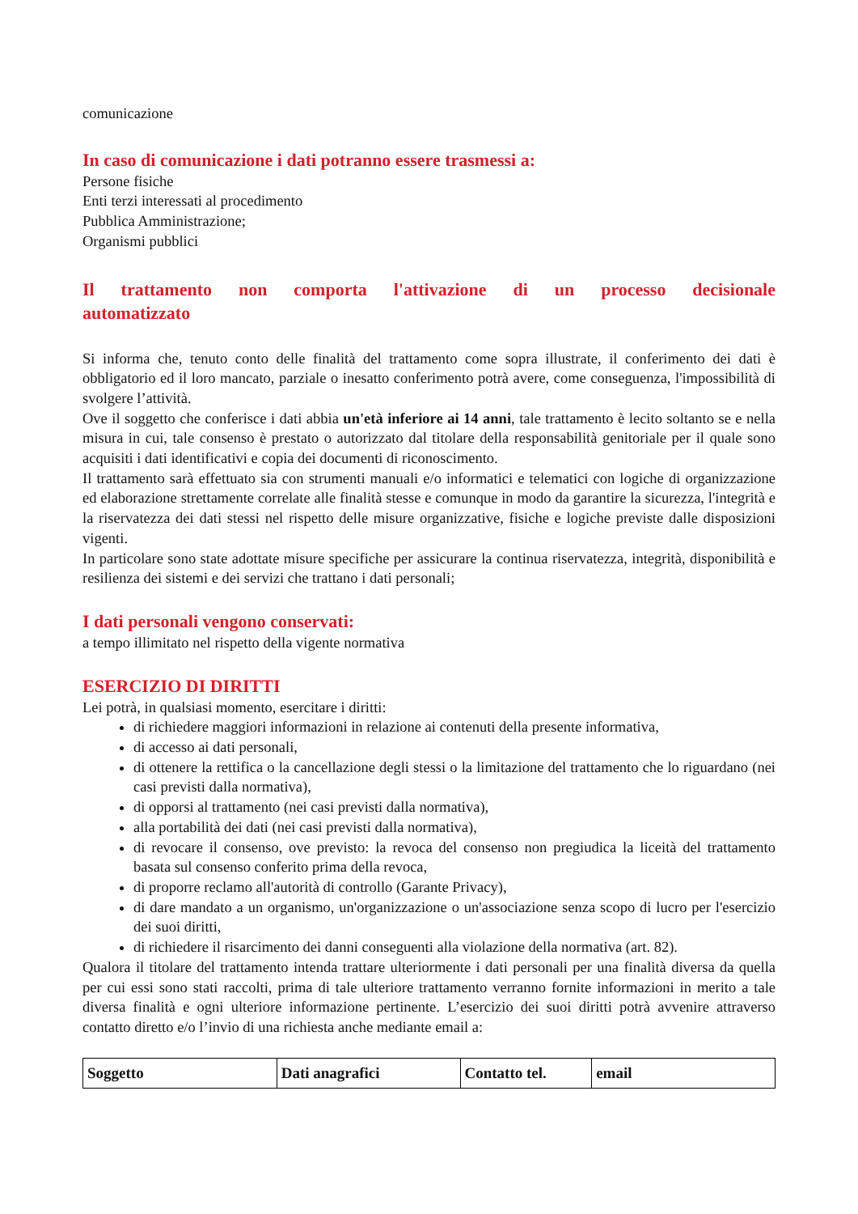comunicazione
In caso di comunicazione i dati potranno essere trasmessi a:
Persone fisiche
Enti terzi interessati al procedimento
Pubblica Amministrazione;
Organismi pubblici
Il trattamento non comporta l'attivazione di un processo decisionale automatizzato
Si informa che, tenuto conto delle finalità del trattamento come sopra illustrate, il conferimento dei dati è obbligatorio ed il loro mancato, parziale o inesatto conferimento potrà avere, come conseguenza, l'impossibilità di svolgere l’attività.
Ove il soggetto che conferisce i dati abbia un'età inferiore ai 14 anni, tale trattamento è lecito soltanto se e nella misura in cui, tale consenso è prestato o autorizzato dal titolare della responsabilità genitoriale per il quale sono acquisiti i dati identificativi e copia dei documenti di riconoscimento.
Il trattamento sarà effettuato sia con strumenti manuali e/o informatici e telematici con logiche di organizzazione ed elaborazione strettamente correlate alle finalità stesse e comunque in modo da garantire la sicurezza, l'integrità e la riservatezza dei dati stessi nel rispetto delle misure organizzative, fisiche e logiche previste dalle disposizioni vigenti.
In particolare sono state adottate misure specifiche per assicurare la continua riservatezza, integrità, disponibilità e resilienza dei sistemi e dei servizi che trattano i dati personali;
I dati personali vengono conservati:
a tempo illimitato nel rispetto della vigente normativa
ESERCIZIO DI DIRITTI
Lei potrà, in qualsiasi momento, esercitare i diritti:
di richiedere maggiori informazioni in relazione ai contenuti della presente informativa,
di accesso ai dati personali,
di ottenere la rettifica o la cancellazione degli stessi o la limitazione del trattamento che lo riguardano (nei casi previsti dalla normativa),
di opporsi al trattamento (nei casi previsti dalla normativa),
alla portabilità dei dati (nei casi previsti dalla normativa),
di revocare il consenso, ove previsto: la revoca del consenso non pregiudica la liceità del trattamento basata sul consenso conferito prima della revoca,
di proporre reclamo all'autorità di controllo (Garante Privacy),
di dare mandato a un organismo, un'organizzazione o un'associazione senza scopo di lucro per l'esercizio dei suoi diritti,
di richiedere il risarcimento dei danni conseguenti alla violazione della normativa (art. 82).
Qualora il titolare del trattamento intenda trattare ulteriormente i dati personali per una finalità diversa da quella per cui essi sono stati raccolti, prima di tale ulteriore trattamento verranno fornite informazioni in merito a tale diversa finalità e ogni ulteriore informazione pertinente. L’esercizio dei suoi diritti potrà avvenire attraverso contatto diretto e/o l’invio di una richiesta anche mediante email a:
| Soggetto | Dati anagrafici | Contatto tel. | email |